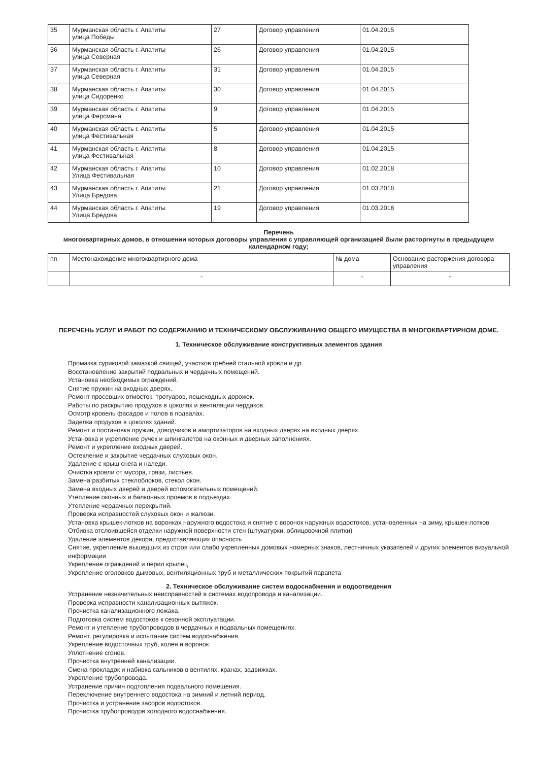| 35 | Мурманская область г. Апатиты улица Победы | 27 | Договор управления | 01.04.2015 |
| 36 | Мурманская область г. Апатиты улица Северная | 26 | Договор управления | 01.04.2015 |
| 37 | Мурманская область г. Апатиты улица Северная | 31 | Договор управления | 01.04.2015 |
| 38 | Мурманская область г. Апатиты улица Сидоренко | 30 | Договор управления | 01.04.2015 |
| 39 | Мурманская область г. Апатиты улица Ферсмана | 9 | Договор управления | 01.04.2015 |
| 40 | Мурманская область г. Апатиты улица Фестивальная | 5 | Договор управления | 01.04.2015 |
| 41 | Мурманская область г. Апатиты улица Фестивальная | 8 | Договор управления | 01.04.2015 |
| 42 | Мурманская область г. Апатиты Улица Фестивальная | 10 | Договор управления | 01.02.2018 |
| 43 | Мурманская область г. Апатиты Улица Бредова | 21 | Договор управления | 01.03.2018 |
| 44 | Мурманская область г. Апатиты Улица Бредова | 19 | Договор управления | 01.03.2018 |
Перечень
многоквартирных домов, в отношении которых договоры управления с управляющей организацией были расторгнуты в предыдущем календарном году;
| пп | Местонахождение многоквартирного дома | № дома | Основание расторжения договора управления |
| | - | - | - |
ПЕРЕЧЕНЬ УСЛУГ И РАБОТ ПО СОДЕРЖАНИЮ И ТЕХНИЧЕСКОМУ ОБСЛУЖИВАНИЮ ОБЩЕГО ИМУЩЕСТВА В МНОГОКВАРТИРНОМ ДОМЕ.
1. Техническое обслуживание конструктивных элементов здания
Промазка суриковой замазкой свищей, участков гребней стальной кровли и др.
Восстановление закрытий подвальных и чердачных помещений.
Установка необходимых ограждений.
Снятие пружин на входных дверях.
Ремонт просевших отмосток, тротуаров, пешеходных дорожек.
Работы по раскрытию продухов в цоколях и вентиляции чердаков.
Осмотр кровель фасадов и полов в подвалах.
Заделка продухов в цоколях зданий.
Ремонт и постановка пружин, доводчиков и амортизаторов на входных дверях на входных дверях.
Установка и укрепление ручек и шпингалетов на оконных и дверных заполнениях.
Ремонт и укрепление входных дверей.
Остекление и закрытие чердачных слуховых окон.
Удаление с крыш снега и наледи.
Очистка кровли от мусора, грязи, листьев.
Замена разбитых стеклоблоков, стекол окон.
Замена входных дверей и дверей вспомогательных помещений.
Утепление оконных и балконных проемов в подъездах.
Утепление чердачных перекрытий.
Проверка исправностей слуховых окон и жалюзи.
Установка крышек-лотков на воронках наружного водостока и снятие с воронок наружных водостоков, установленных на зиму, крышек-лотков.
Отбивка отслоившейся отделки наружной поверхности стен (штукатурки, облицовочной плитки)
Удаление элементов декора, предоставляющих опасность
Снятие, укрепление вышедших из строя или слабо укрепленных домовых номерных знаков, лестничных указателей и других элементов визуальной информации
Укрепление ограждений и перил крылец
Укрепление оголовков дымовых, вентиляционных труб и металлических покрытий парапета
2. Техническое обслуживание систем водоснабжения и водоотведения
Устранение незначительных неисправностей в системах водопровода и канализации.
Проверка исправности канализационных вытяжек.
Прочистка канализационного лежака.
Подготовка систем водостоков к сезонной эксплуатации.
Ремонт и утепление трубопроводов в чердачных и подвальных помещениях.
Ремонт, регулировка и испытание систем водоснабжения.
Укрепление водосточных труб, колен и воронок.
Уплотнение сгонов.
Прочистка внутренней канализации.
Смена прокладок и набивка сальников в вентилях, кранах, задвижках.
Укрепление трубопровода.
Устранение причин подтопления подвального помещения.
Переключение внутреннего водостока на зимний и летний период.
Прочистка и устранение засоров водостоков.
Прочистка трубопроводов холодного водоснабжения.